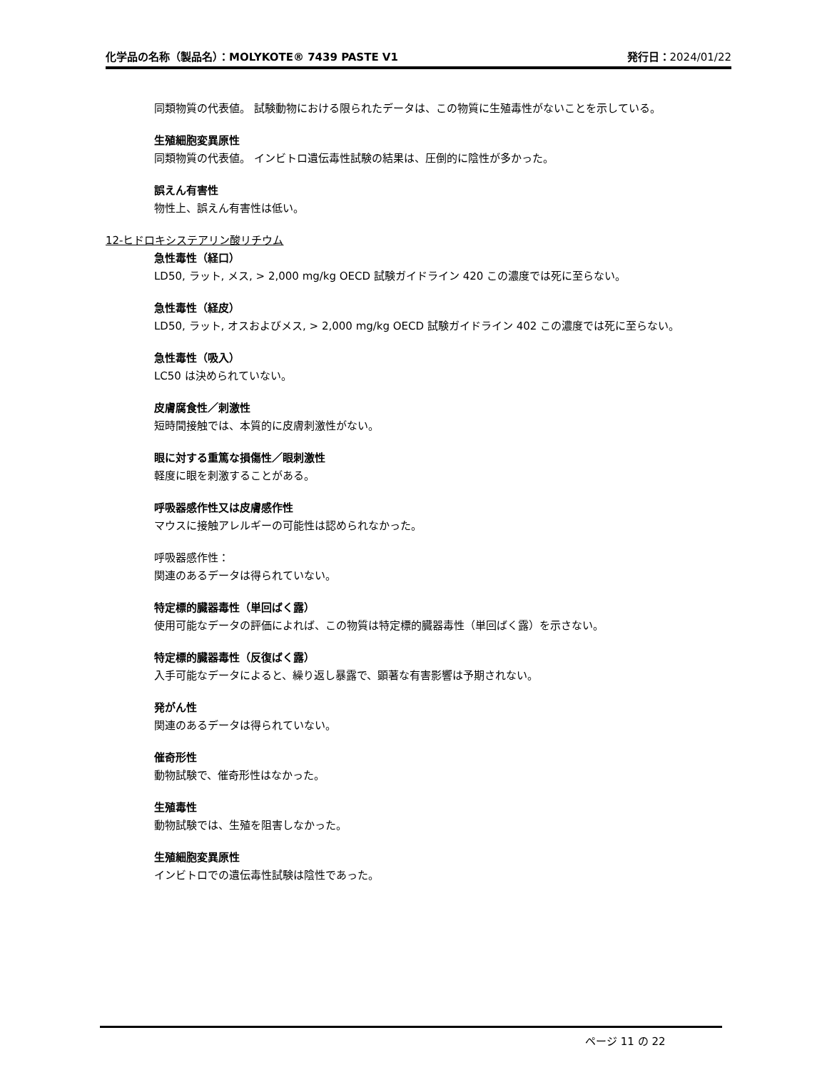化学品の名称（製品名）：MOLYKOTE® 7439 PASTE V1
発行日：2024/01/22
同類物質の代表値。 試験動物における限られたデータは、この物質に生殖毒性がないことを示している。
生殖細胞変異原性
同類物質の代表値。 インビトロ遺伝毒性試験の結果は、圧倒的に陰性が多かった。
誤えん有害性
物性上、誤えん有害性は低い。
12-ヒドロキシステアリン酸リチウム
急性毒性（経口）
LD50, ラット, メス, > 2,000 mg/kg OECD 試験ガイドライン 420 この濃度では死に至らない。
急性毒性（経皮）
LD50, ラット, オスおよびメス, > 2,000 mg/kg OECD 試験ガイドライン 402 この濃度では死に至らない。
急性毒性（吸入）
LC50 は決められていない。
皮膚腐食性／刺激性
短時間接触では、本質的に皮膚刺激性がない。
眼に対する重篤な損傷性／眼刺激性
軽度に眼を刺激することがある。
呼吸器感作性又は皮膚感作性
マウスに接触アレルギーの可能性は認められなかった。
呼吸器感作性：
関連のあるデータは得られていない。
特定標的臓器毒性（単回ばく露）
使用可能なデータの評価によれば、この物質は特定標的臓器毒性（単回ばく露）を示さない。
特定標的臓器毒性（反復ばく露）
入手可能なデータによると、繰り返し暴露で、顕著な有害影響は予期されない。
発がん性
関連のあるデータは得られていない。
催奇形性
動物試験で、催奇形性はなかった。
生殖毒性
動物試験では、生殖を阻害しなかった。
生殖細胞変異原性
インビトロでの遺伝毒性試験は陰性であった。
ページ 11 の 22